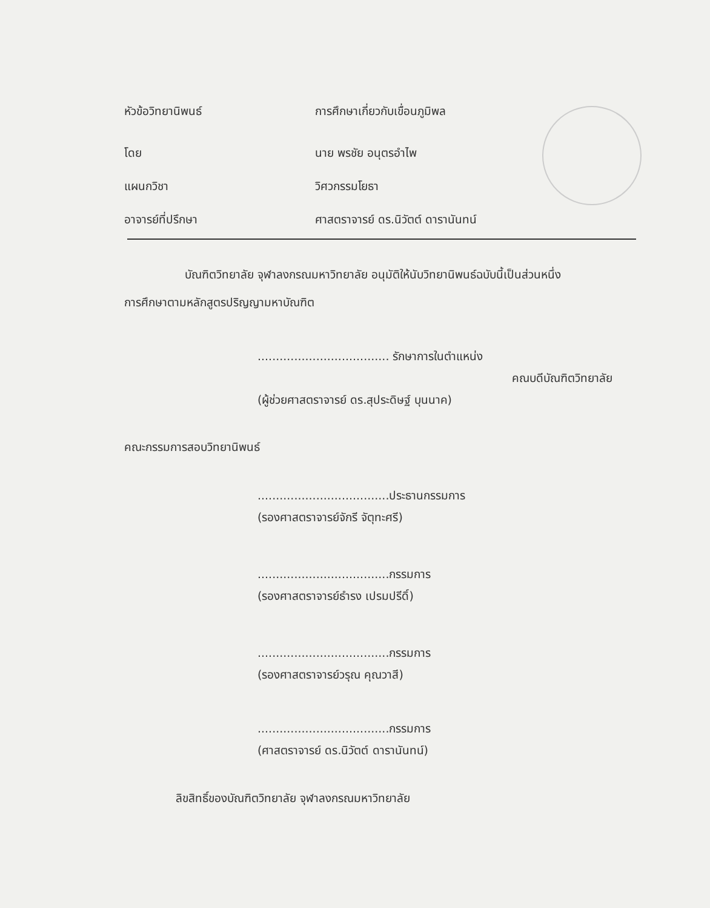หัวข้อวิทยานิพนธ์ การศึกษาเกี่ยวกับเขื่อนภูมิพล
โดย นาย พรชัย อนุตรอำไพ
แผนกวิชา วิศวกรรมโยธา
อาจารย์ที่ปรึกษา ศาสตราจารย์ ดร.นิวัตต์ ดารานันทน์
บัณฑิตวิทยาลัย จุฬาลงกรณมหาวิทยาลัย อนุมัติให้นับวิทยานิพนธ์ฉบับนี้เป็นส่วนหนึ่ง
การศึกษาตามหลักสูตรปริญญามหาบัณฑิต
.................................... รักษาการในตำแหน่ง
คณบดีบัณฑิตวิทยาลัย
(ผู้ช่วยศาสตราจารย์ ดร.สุประดิษฐ์ บุนนาค)
คณะกรรมการสอบวิทยานิพนธ์
....................................ประธานกรรมการ
(รองศาสตราจารย์จักรี จัตุทะศรี)
....................................กรรมการ
(รองศาสตราจารย์ธำรง เปรมปรีดิ์)
....................................กรรมการ
(รองศาสตราจารย์วรุณ คุณวาสี)
....................................กรรมการ
(ศาสตราจารย์ ดร.นิวัตต์ ดารานันทน์)
ลิขสิทธิ์ของบัณฑิตวิทยาลัย จุฬาลงกรณมหาวิทยาลัย